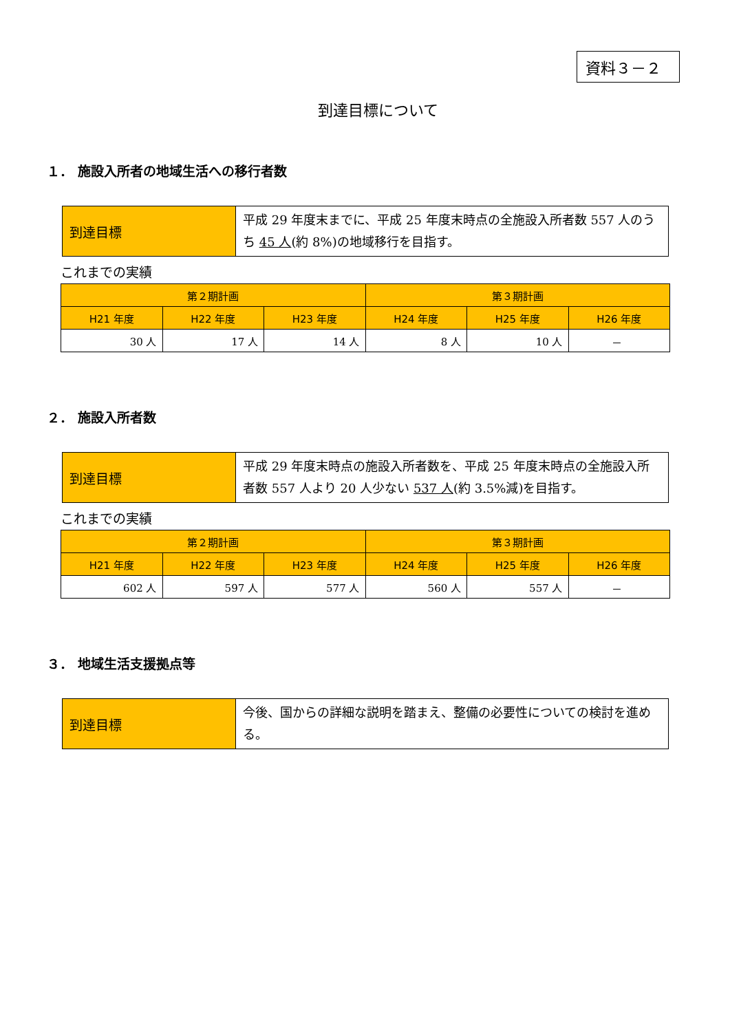資料３－２
到達目標について
１． 施設入所者の地域生活への移行者数
| 到達目標 | 平成 29 年度末までに、平成 25 年度末時点の全施設入所者数 557 人のうち 45 人 (約 8%)の地域移行を目指す。 |
これまでの実績
| 第２期計画 | | | 第３期計画 | | |
| --- | --- | --- | --- | --- | --- |
| H21 年度 | H22 年度 | H23 年度 | H24 年度 | H25 年度 | H26 年度 |
| 30 人 | 17 人 | 14 人 | 8 人 | 10 人 | － |
２． 施設入所者数
| 到達目標 | 平成 29 年度末時点の施設入所者数を、平成 25 年度末時点の全施設入所者数 557 人より 20 人少ない 537 人 (約 3.5%減)を目指す。 |
これまでの実績
| 第２期計画 | | | 第３期計画 | | |
| --- | --- | --- | --- | --- | --- |
| H21 年度 | H22 年度 | H23 年度 | H24 年度 | H25 年度 | H26 年度 |
| 602 人 | 597 人 | 577 人 | 560 人 | 557 人 | － |
３． 地域生活支援拠点等
| 到達目標 | 今後、国からの詳細な説明を踏まえ、整備の必要性についての検討を進める。 |